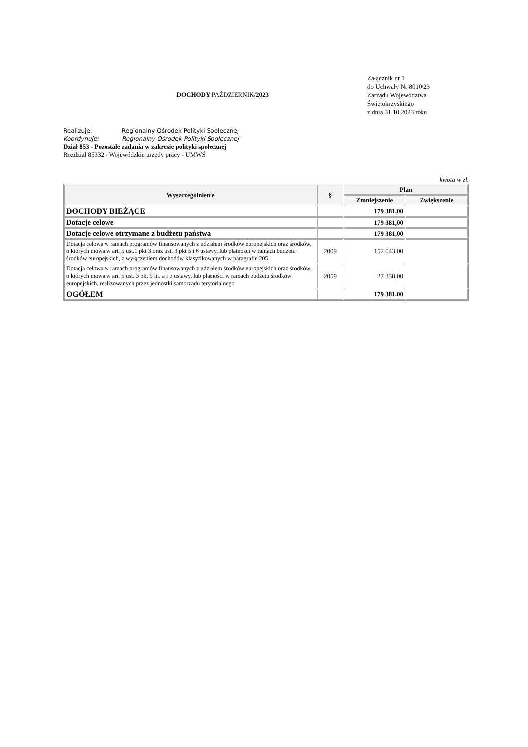DOCHODY PAŹDZIERNIK/2023
Załącznik nr 1
do Uchwały Nr 8010/23
Zarządu Województwa
Świętokrzyskiego
z dnia 31.10.2023 roku
Realizuje: Regionalny Ośrodek Polityki Społecznej
Koordynuje: Regionalny Ośrodek Polityki Społecznej
Dział 853 - Pozostałe zadania w zakresie polityki społecznej
Rozdział 85332 - Wojewódzkie urzędy pracy - UMWŚ
kwota w zł.
| Wyszczególnienie | § | Plan | |
| --- | --- | --- | --- |
| | | Zmniejszenie | Zwiększenie |
| DOCHODY BIEŻĄCE | | 179 381,00 | |
| Dotacje celowe | | 179 381,00 | |
| Dotacje celowe otrzymane z budżetu państwa | | 179 381,00 | |
| Dotacja celowa w ramach programów finansowanych z udziałem środków europejskich oraz środków, o których mowa w art. 5 ust.1 pkt 3 oraz ust. 3 pkt 5 i 6 ustawy, lub płatności w ramach budżetu środków europejskich, z wyłączeniem dochodów klasyfikowanych w paragrafie 205 | 2009 | 152 043,00 | |
| Dotacja celowa w ramach programów finansowanych z udziałem środków europejskich oraz środków, o których mowa w art. 5 ust. 3 pkt 5 lit. a i b ustawy, lub płatności w ramach budżetu środków europejskich, realizowanych przez jednostki samorządu terytorialnego | 2059 | 27 338,00 | |
| OGÓŁEM | | 179 381,00 | |